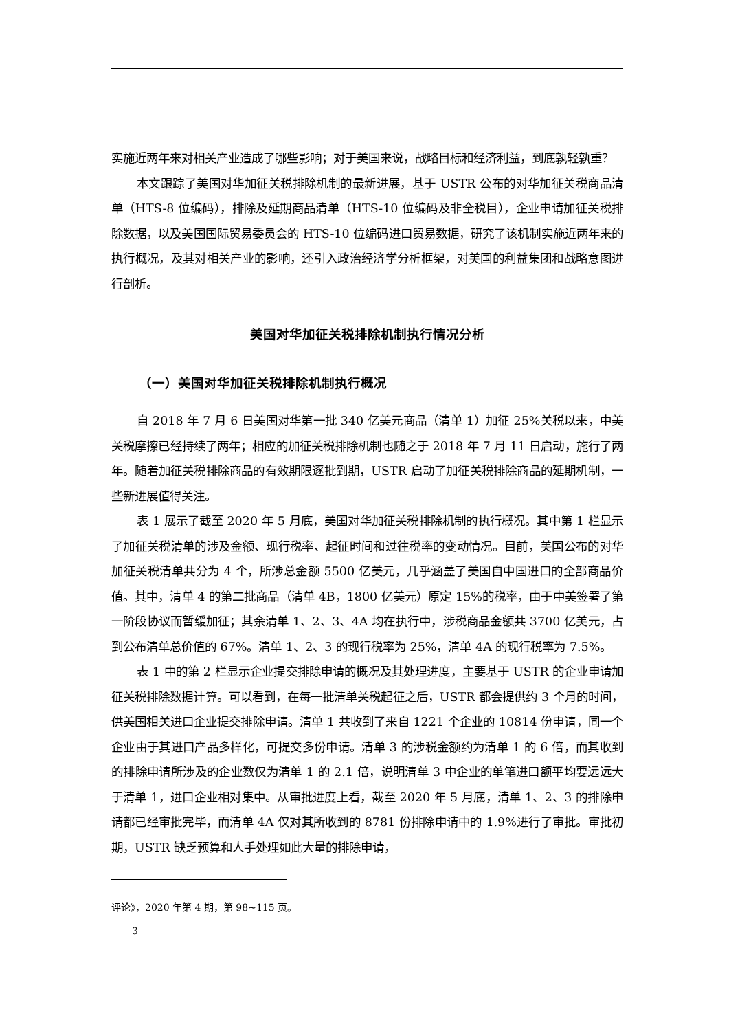实施近两年来对相关产业造成了哪些影响；对于美国来说，战略目标和经济利益，到底孰轻孰重？
本文跟踪了美国对华加征关税排除机制的最新进展，基于 USTR 公布的对华加征关税商品清单（HTS-8 位编码），排除及延期商品清单（HTS-10 位编码及非全税目），企业申请加征关税排除数据，以及美国国际贸易委员会的 HTS-10 位编码进口贸易数据，研究了该机制实施近两年来的执行概况，及其对相关产业的影响，还引入政治经济学分析框架，对美国的利益集团和战略意图进行剖析。
美国对华加征关税排除机制执行情况分析
（一）美国对华加征关税排除机制执行概况
自 2018 年 7 月 6 日美国对华第一批 340 亿美元商品（清单 1）加征 25%关税以来，中美关税摩擦已经持续了两年；相应的加征关税排除机制也随之于 2018 年 7 月 11 日启动，施行了两年。随着加征关税排除商品的有效期限逐批到期，USTR 启动了加征关税排除商品的延期机制，一些新进展值得关注。
表 1 展示了截至 2020 年 5 月底，美国对华加征关税排除机制的执行概况。其中第 1 栏显示了加征关税清单的涉及金额、现行税率、起征时间和过往税率的变动情况。目前，美国公布的对华加征关税清单共分为 4 个，所涉总金额 5500 亿美元，几乎涵盖了美国自中国进口的全部商品价值。其中，清单 4 的第二批商品（清单 4B，1800 亿美元）原定 15%的税率，由于中美签署了第一阶段协议而暂缓加征；其余清单 1、2、3、4A 均在执行中，涉税商品金额共 3700 亿美元，占到公布清单总价值的 67%。清单 1、2、3 的现行税率为 25%，清单 4A 的现行税率为 7.5%。
表 1 中的第 2 栏显示企业提交排除申请的概况及其处理进度，主要基于 USTR 的企业申请加征关税排除数据计算。可以看到，在每一批清单关税起征之后，USTR 都会提供约 3 个月的时间，供美国相关进口企业提交排除申请。清单 1 共收到了来自 1221 个企业的 10814 份申请，同一个企业由于其进口产品多样化，可提交多份申请。清单 3 的涉税金额约为清单 1 的 6 倍，而其收到的排除申请所涉及的企业数仅为清单 1 的 2.1 倍，说明清单 3 中企业的单笔进口额平均要远远大于清单 1，进口企业相对集中。从审批进度上看，截至 2020 年 5 月底，清单 1、2、3 的排除申请都已经审批完毕，而清单 4A 仅对其所收到的 8781 份排除申请中的 1.9%进行了审批。审批初期，USTR 缺乏预算和人手处理如此大量的排除申请，
评论》，2020 年第 4 期，第 98~115 页。
3